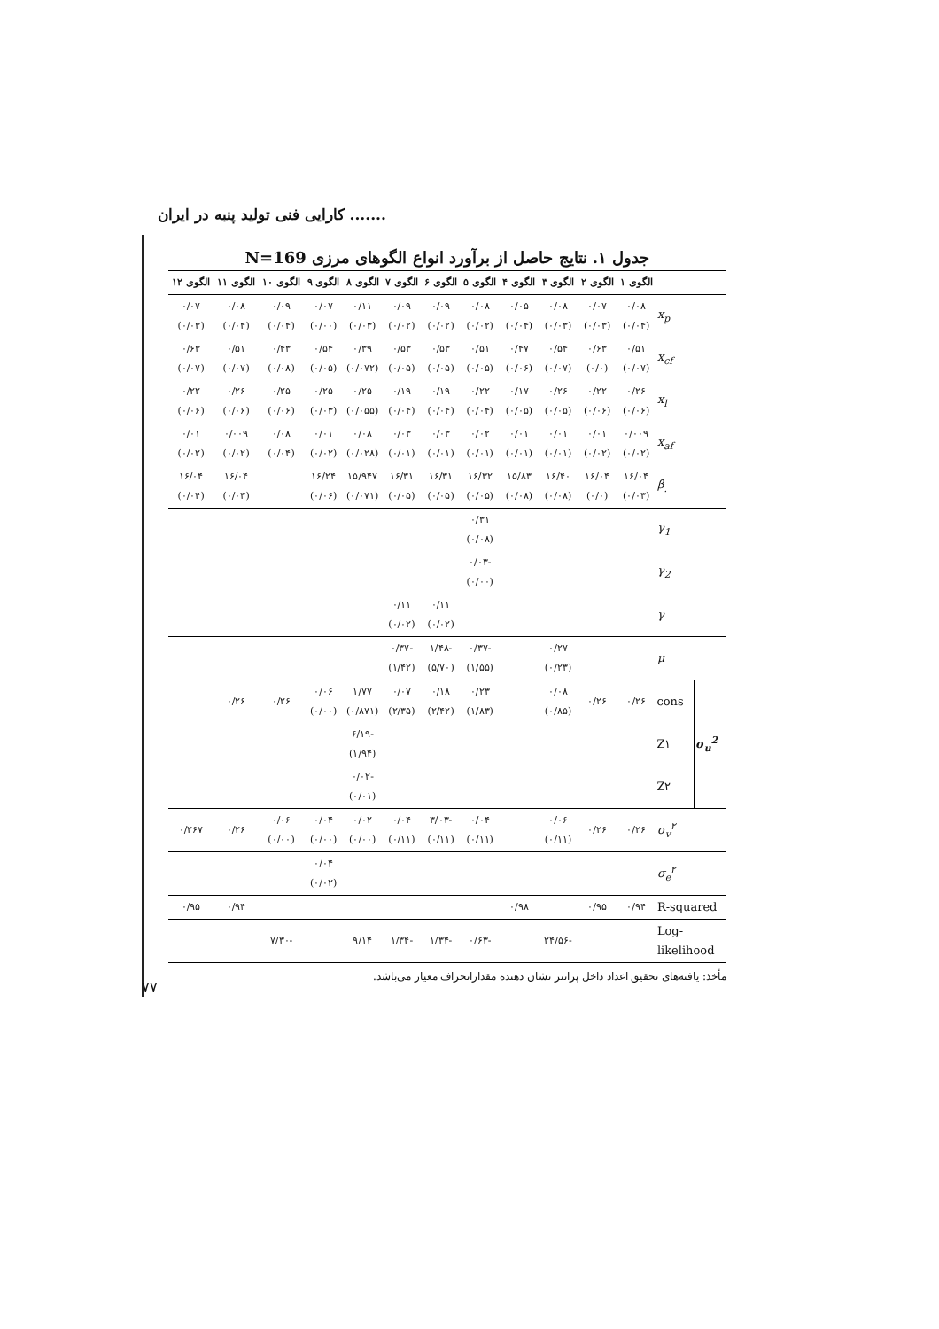کارایی فنی تولید پنبه در ایران .......
جدول ۱. نتایج حاصل از برآورد انواع الگوهای مرزی N=169
| | | الگوی ۱ | الگوی ۲ | الگوی ۳ | الگوی ۴ | الگوی ۵ | الگوی ۶ | الگوی ۷ | الگوی ۸ | الگوی ۹ | الگوی ۱۰ | الگوی ۱۱ | الگوی ۱۲ |
| --- | --- | --- | --- | --- | --- | --- | --- | --- | --- | --- | --- | --- | --- |
| x<sub>p</sub> | | ۰/۰۸ (۰/۰۴) | ۰/۰۷ (۰/۰۳) | ۰/۰۸ (۰/۰۳) | ۰/۰۵ (۰/۰۴) | ۰/۰۸ (۰/۰۲) | ۰/۰۹ (۰/۰۲) | ۰/۰۹ (۰/۰۲) | ۰/۱۱ (۰/۰۳) | ۰/۰۷ (۰/۰۰) | ۰/۰۹ (۰/۰۴) | ۰/۰۸ (۰/۰۴) | ۰/۰۷ (۰/۰۳) |
| x<sub>cf</sub> | | ۰/۵۱ (۰/۰۷) | ۰/۶۳ (۰/۰) | ۰/۵۴ (۰/۰۷) | ۰/۴۷ (۰/۰۶) | ۰/۵۱ (۰/۰۵) | ۰/۵۳ (۰/۰۵) | ۰/۵۳ (۰/۰۵) | ۰/۳۹ (۰/۰۷۲) | ۰/۵۴ (۰/۰۵) | ۰/۴۳ (۰/۰۸) | ۰/۵۱ (۰/۰۷) | ۰/۶۳ (۰/۰۷) |
| x<sub>l</sub> | | ۰/۲۶ (۰/۰۶) | ۰/۲۲ (۰/۰۶) | ۰/۲۶ (۰/۰۵) | ۰/۱۷ (۰/۰۵) | ۰/۲۲ (۰/۰۴) | ۰/۱۹ (۰/۰۴) | ۰/۱۹ (۰/۰۴) | ۰/۲۵ (۰/۰۵۵) | ۰/۲۵ (۰/۰۳) | ۰/۲۵ (۰/۰۶) | ۰/۲۶ (۰/۰۶) | ۰/۲۲ (۰/۰۶) |
| x<sub>af</sub> | | ۰/۰۰۹ (۰/۰۲) | ۰/۰۱ (۰/۰۲) | ۰/۰۱ (۰/۰۱) | ۰/۰۱ (۰/۰۱) | ۰/۰۲ (۰/۰۱) | ۰/۰۳ (۰/۰۱) | ۰/۰۳ (۰/۰۱) | ۰/۰۸ (۰/۰۲۸) | ۰/۰۱ (۰/۰۲) | ۰/۰۸ (۰/۰۴) | ۰/۰۰۹ (۰/۰۲) | ۰/۰۱ (۰/۰۲) |
| β<sub>.</sub> | | ۱۶/۰۴ (۰/۰۳) | ۱۶/۰۴ (۰/۰) | ۱۶/۴۰ (۰/۰۸) | ۱۵/۸۳ (۰/۰۸) | ۱۶/۳۲ (۰/۰۵) | ۱۶/۳۱ (۰/۰۵) | ۱۶/۳۱ (۰/۰۵) | ۱۵/۹۴۷ (۰/۰۷۱) | ۱۶/۲۴ (۰/۰۶) | | ۱۶/۰۴ (۰/۰۳) | ۱۶/۰۴ (۰/۰۴) |
| γ<sub>1</sub> | | | | | | ۰/۳۱ (۰/۰۸) | | | | | | | |
| γ<sub>2</sub> | | | | | | -۰/۰۳ (۰/۰۰) | | | | | | | |
| γ | | | | | | | ۰/۱۱ (۰/۰۲) | ۰/۱۱ (۰/۰۲) | | | | | |
| μ | | | | ۰/۲۷ (۰/۲۳) | | -۰/۳۷ (۱/۵۵) | -۱/۴۸ (۵/۷۰) | -۰/۳۷ (۱/۴۲) | | | | | |
| σ<sub>u</sub><sup>2</sup> | cons | ۰/۲۶ | ۰/۲۶ | ۰/۰۸ (۰/۸۵) | | ۰/۲۳ (۱/۸۳) | ۰/۱۸ (۲/۴۲) | ۰/۰۷ (۲/۳۵) | ۱/۷۷ (۰/۸۷۱) | ۰/۰۶ (۰/۰۰) | ۰/۲۶ | ۰/۲۶ | |
| | Z۱ | | | | | | | | -۶/۱۹ (۱/۹۴) | | | | |
| | Z۲ | | | | | | | | -۰/۰۲ (۰/۰۱) | | | | |
| σ<sub>v</sub><sup>۲</sup> | | ۰/۲۶ | ۰/۲۶ | ۰/۰۶ (۰/۱۱) | | ۰/۰۴ (۰/۱۱) | -۳/۰۳ (۰/۱۱) | ۰/۰۴ (۰/۱۱) | ۰/۰۲ (۰/۰۰) | ۰/۰۴ (۰/۰۰) | ۰/۰۶ (۰/۰۰) | ۰/۲۶ | ۰/۲۶۷ |
| σ<sub>e</sub><sup>۲</sup> | | | | | | | | | | ۰/۰۴ (۰/۰۲) | | | |
| R-squared | | ۰/۹۴ | ۰/۹۵ | | ۰/۹۸ | | | | | | | ۰/۹۴ | ۰/۹۵ |
| Log- likelihood | | | | -۲۴/۵۶ | | -۰/۶۳ | -۱/۳۴ | -۱/۳۴ | ۹/۱۴ | | -۷/۳۰ | | |
مأخذ: یافته‌های تحقیق اعداد داخل پرانتز نشان دهنده مقدارانحراف معیار می‌باشد.
۷۷